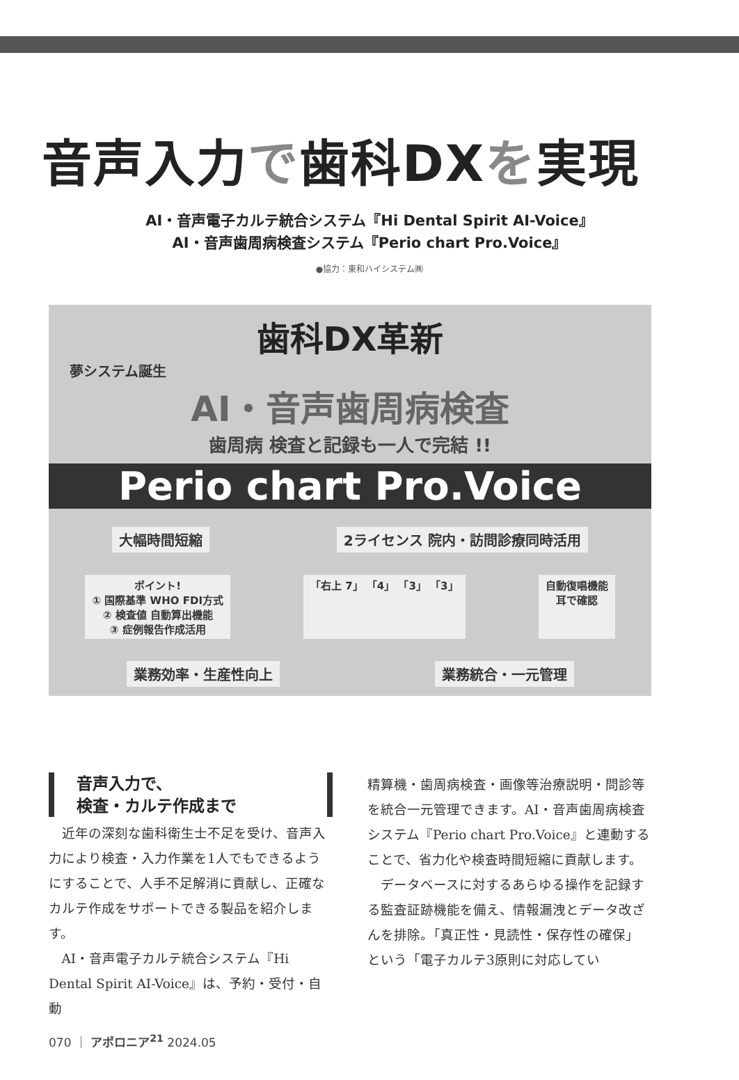音声入力で歯科DXを実現
AI・音声電子カルテ統合システム『Hi Dental Spirit AI-Voice』
AI・音声歯周病検査システム『Perio chart Pro.Voice』
●協力：東和ハイシステム㈱
歯科DX革新
夢システム誕生
AI・音声歯周病検査
歯周病 検査と記録も一人で完結 !!
Perio chart Pro.Voice
大幅時間短縮
2ライセンス 院内・訪問診療同時活用
ポイント!
① 国際基準 WHO FDI方式
② 検査値 自動算出機能
③ 症例報告作成活用
「右上 7」 「4」 「3」 「3」
自動復唱機能
耳で確認
業務効率・生産性向上
業務統合・一元管理
音声入力で、
検査・カルテ作成まで
近年の深刻な歯科衛生士不足を受け、音声入力により検査・入力作業を1人でもできるようにすることで、人手不足解消に貢献し、正確なカルテ作成をサポートできる製品を紹介します。
AI・音声電子カルテ統合システム『Hi Dental Spirit AI-Voice』は、予約・受付・自動
精算機・歯周病検査・画像等治療説明・問診等を統合一元管理できます。AI・音声歯周病検査システム『Perio chart Pro.Voice』と連動することで、省力化や検査時間短縮に貢献します。
データベースに対するあらゆる操作を記録する監査証跡機能を備え、情報漏洩とデータ改ざんを排除。「真正性・見読性・保存性の確保」という「電子カルテ3原則に対応してい
070 ｜ アポロニア<sup>21</sup> 2024.05